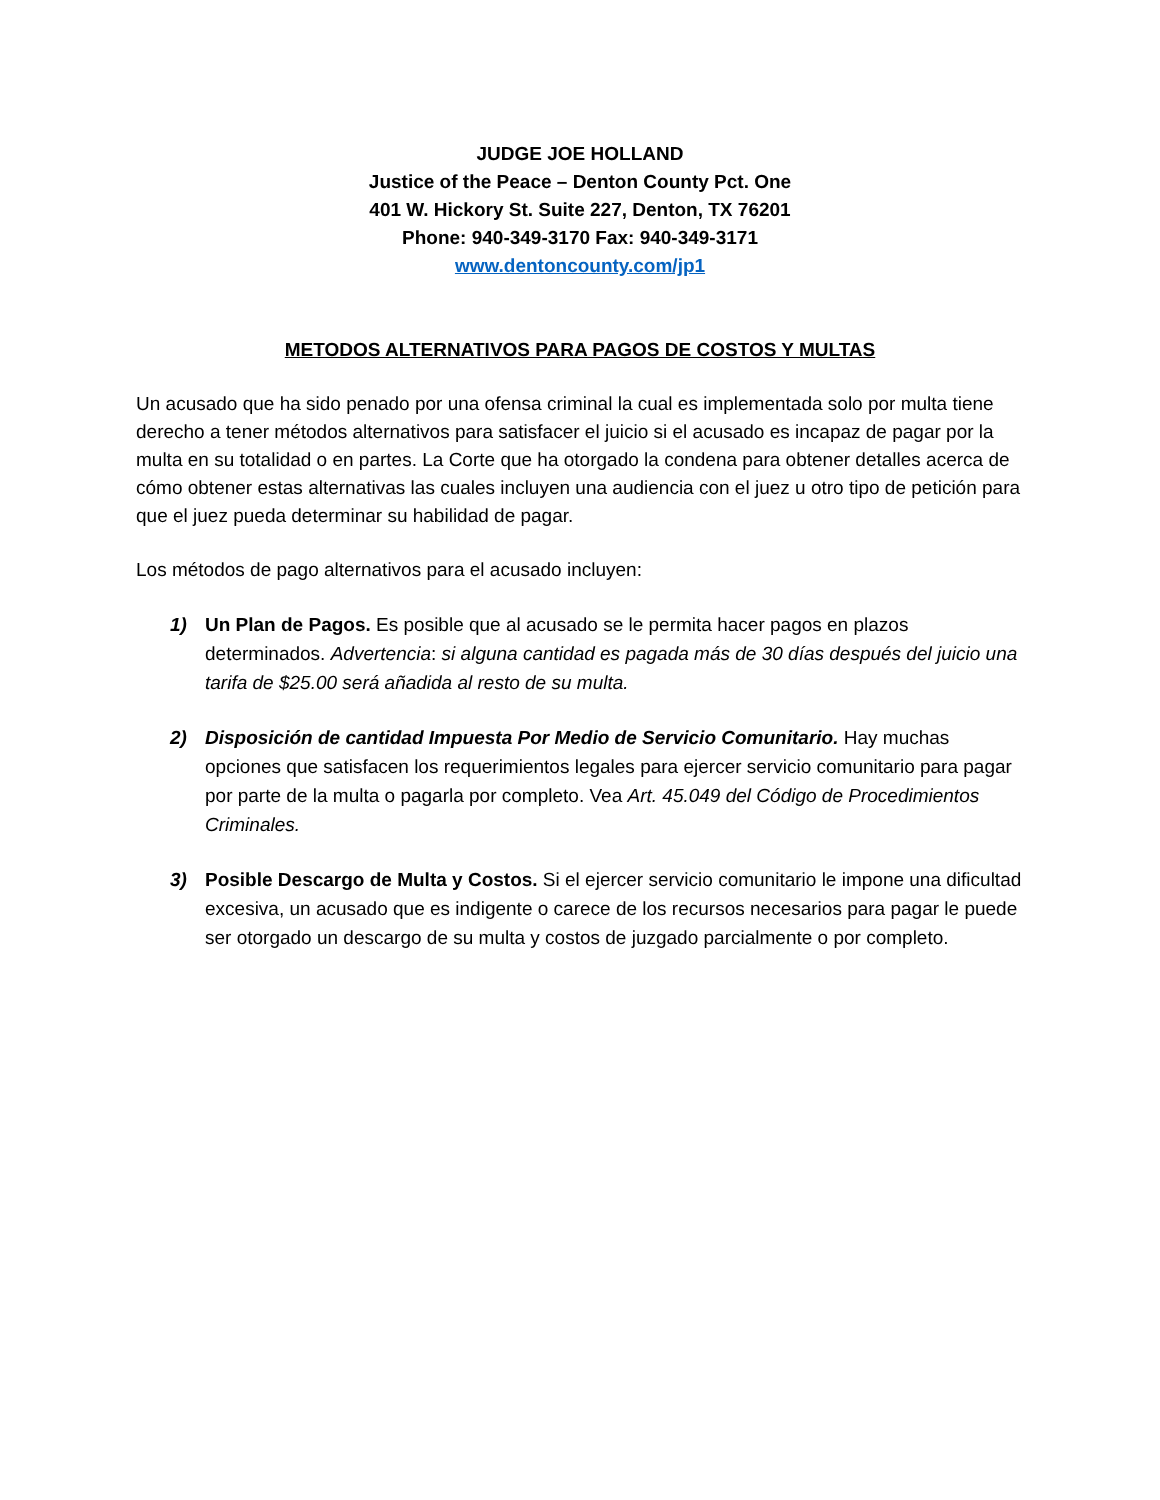JUDGE JOE HOLLAND
Justice of the Peace – Denton County Pct. One
401 W. Hickory St. Suite 227, Denton, TX 76201
Phone: 940-349-3170 Fax: 940-349-3171
www.dentoncounty.com/jp1
METODOS ALTERNATIVOS PARA PAGOS DE COSTOS Y MULTAS
Un acusado que ha sido penado por una ofensa criminal la cual es implementada solo por multa tiene derecho a tener métodos alternativos para satisfacer el juicio si el acusado es incapaz de pagar por la multa en su totalidad o en partes. La Corte que ha otorgado la condena para obtener detalles acerca de cómo obtener estas alternativas las cuales incluyen una audiencia con el juez u otro tipo de petición para que el juez pueda determinar su habilidad de pagar.
Los métodos de pago alternativos para el acusado incluyen:
1) Un Plan de Pagos. Es posible que al acusado se le permita hacer pagos en plazos determinados. Advertencia: si alguna cantidad es pagada más de 30 días después del juicio una tarifa de $25.00 será añadida al resto de su multa.
2) Disposición de cantidad Impuesta Por Medio de Servicio Comunitario. Hay muchas opciones que satisfacen los requerimientos legales para ejercer servicio comunitario para pagar por parte de la multa o pagarla por completo. Vea Art. 45.049 del Código de Procedimientos Criminales.
3) Posible Descargo de Multa y Costos. Si el ejercer servicio comunitario le impone una dificultad excesiva, un acusado que es indigente o carece de los recursos necesarios para pagar le puede ser otorgado un descargo de su multa y costos de juzgado parcialmente o por completo.